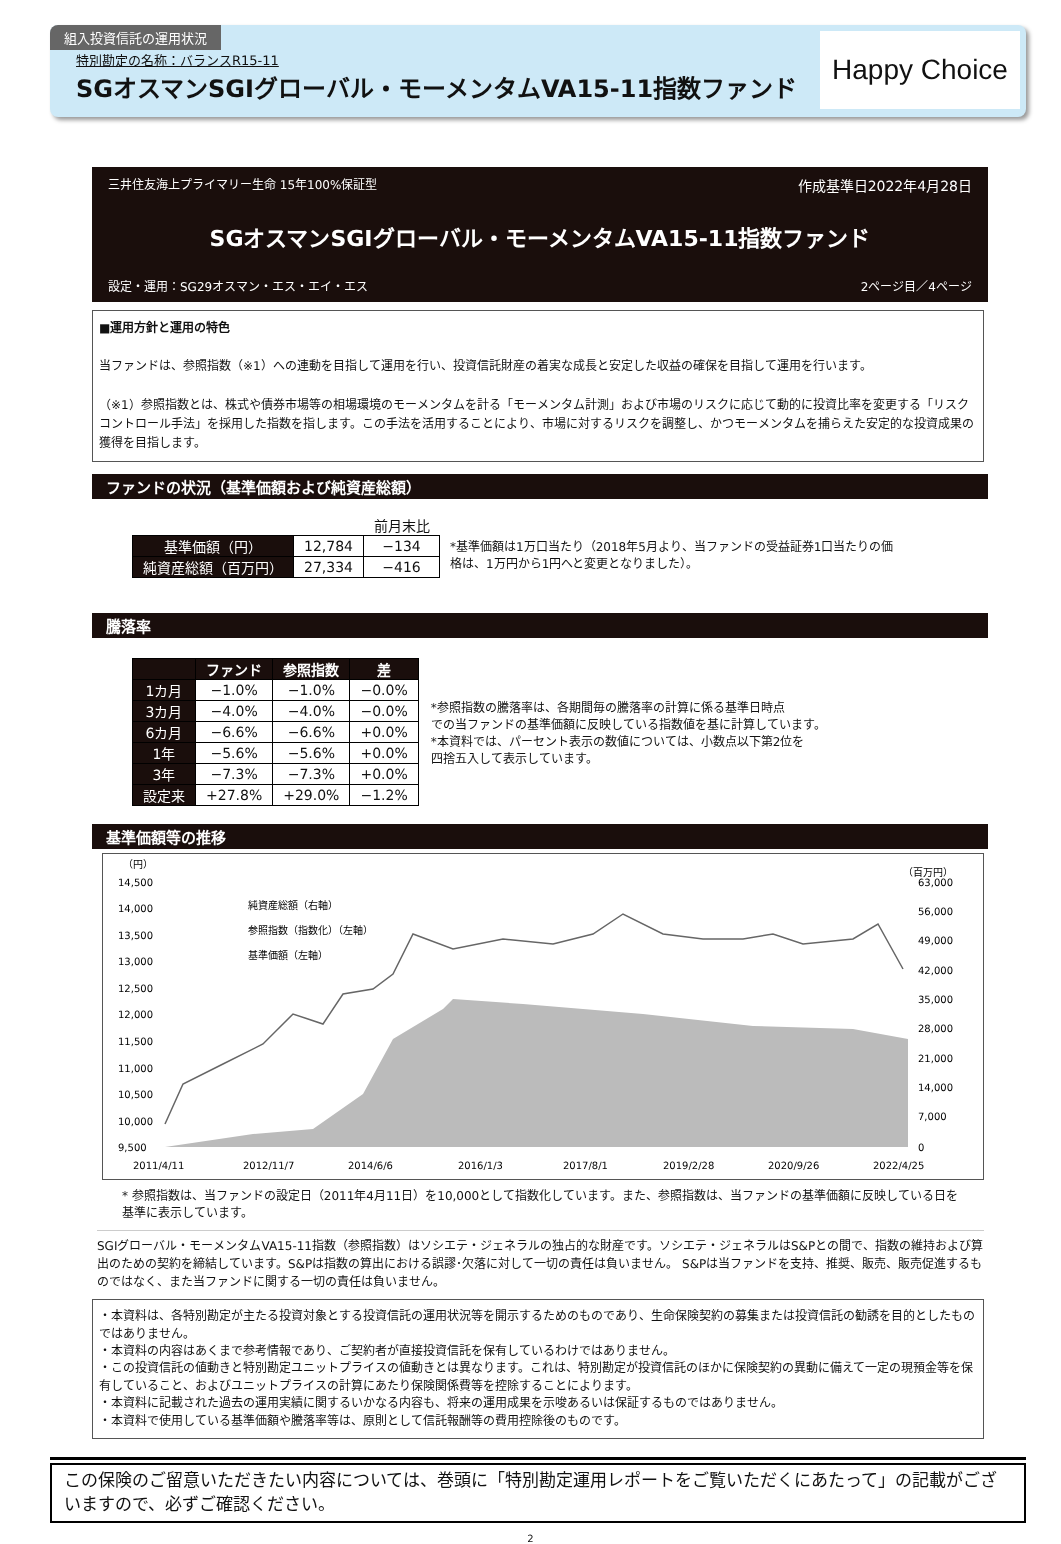組入投資信託の運用状況
特別勘定の名称：バランスR15-11
SGオスマンSGIグローバル・モーメンタムVA15-11指数ファンド
Happy Choice
三井住友海上プライマリー生命 15年100%保証型 作成基準日2022年4月28日
SGオスマンSGIグローバル・モーメンタムVA15-11指数ファンド
設定・運用：SG29オスマン・エス・エイ・エス 2ページ目／4ページ
■運用方針と運用の特色
当ファンドは、参照指数（※1）への連動を目指して運用を行い、投資信託財産の着実な成長と安定した収益の確保を目指して運用を行います。
（※1）参照指数とは、株式や債券市場等の相場環境のモーメンタムを計る「モーメンタム計測」および市場のリスクに応じて動的に投資比率を変更する「リスクコントロール手法」を採用した指数を指します。この手法を活用することにより、市場に対するリスクを調整し、かつモーメンタムを捕らえた安定的な投資成果の獲得を目指します。
ファンドの状況（基準価額および純資産総額）
| | | 前月末比 |
| --- | --- | --- |
| 基準価額（円） | 12,784 | −134 |
| 純資産総額（百万円） | 27,334 | −416 |
*基準価額は1万口当たり（2018年5月より、当ファンドの受益証券1口当たりの価
格は、1万円から1円へと変更となりました）。
騰落率
| | ファンド | 参照指数 | 差 |
| --- | --- | --- | --- |
| 1カ月 | −1.0% | −1.0% | −0.0% |
| 3カ月 | −4.0% | −4.0% | −0.0% |
| 6カ月 | −6.6% | −6.6% | +0.0% |
| 1年 | −5.6% | −5.6% | +0.0% |
| 3年 | −7.3% | −7.3% | +0.0% |
| 設定来 | +27.8% | +29.0% | −1.2% |
*参照指数の騰落率は、各期間毎の騰落率の計算に係る基準日時点
での当ファンドの基準価額に反映している指数値を基に計算しています。
*本資料では、パーセント表示の数値については、小数点以下第2位を
四捨五入して表示しています。
基準価額等の推移
（円）
（百万円）
14,500
14,000
13,500
13,000
12,500
12,000
11,500
11,000
10,500
10,000
9,500
63,000
56,000
49,000
42,000
35,000
28,000
21,000
14,000
7,000
0
純資産総額（右軸）
参照指数（指数化）（左軸）
基準価額（左軸）
2011/4/11
2012/11/7
2014/6/6
2016/1/3
2017/8/1
2019/2/28
2020/9/26
2022/4/25
* 参照指数は、当ファンドの設定日（2011年4月11日）を10,000として指数化しています。また、参照指数は、当ファンドの基準価額に反映している日を
基準に表示しています。
SGIグローバル・モーメンタムVA15-11指数（参照指数）はソシエテ・ジェネラルの独占的な財産です。ソシエテ・ジェネラルはS&Pとの間で、指数の維持および算出のための契約を締結しています。S&Pは指数の算出における誤謬･欠落に対して一切の責任は負いません。 S&Pは当ファンドを支持、推奨、販売、販売促進するものではなく、また当ファンドに関する一切の責任は負いません。
・本資料は、各特別勘定が主たる投資対象とする投資信託の運用状況等を開示するためのものであり、生命保険契約の募集または投資信託の勧誘を目的としたものではありません。
・本資料の内容はあくまで参考情報であり、ご契約者が直接投資信託を保有しているわけではありません。
・この投資信託の値動きと特別勘定ユニットプライスの値動きとは異なります。これは、特別勘定が投資信託のほかに保険契約の異動に備えて一定の現預金等を保有していること、およびユニットプライスの計算にあたり保険関係費等を控除することによります。
・本資料に記載された過去の運用実績に関するいかなる内容も、将来の運用成果を示唆あるいは保証するものではありません。
・本資料で使用している基準価額や騰落率等は、原則として信託報酬等の費用控除後のものです。
この保険のご留意いただきたい内容については、巻頭に「特別勘定運用レポートをご覧いただくにあたって」の記載がございますので、必ずご確認ください。
2